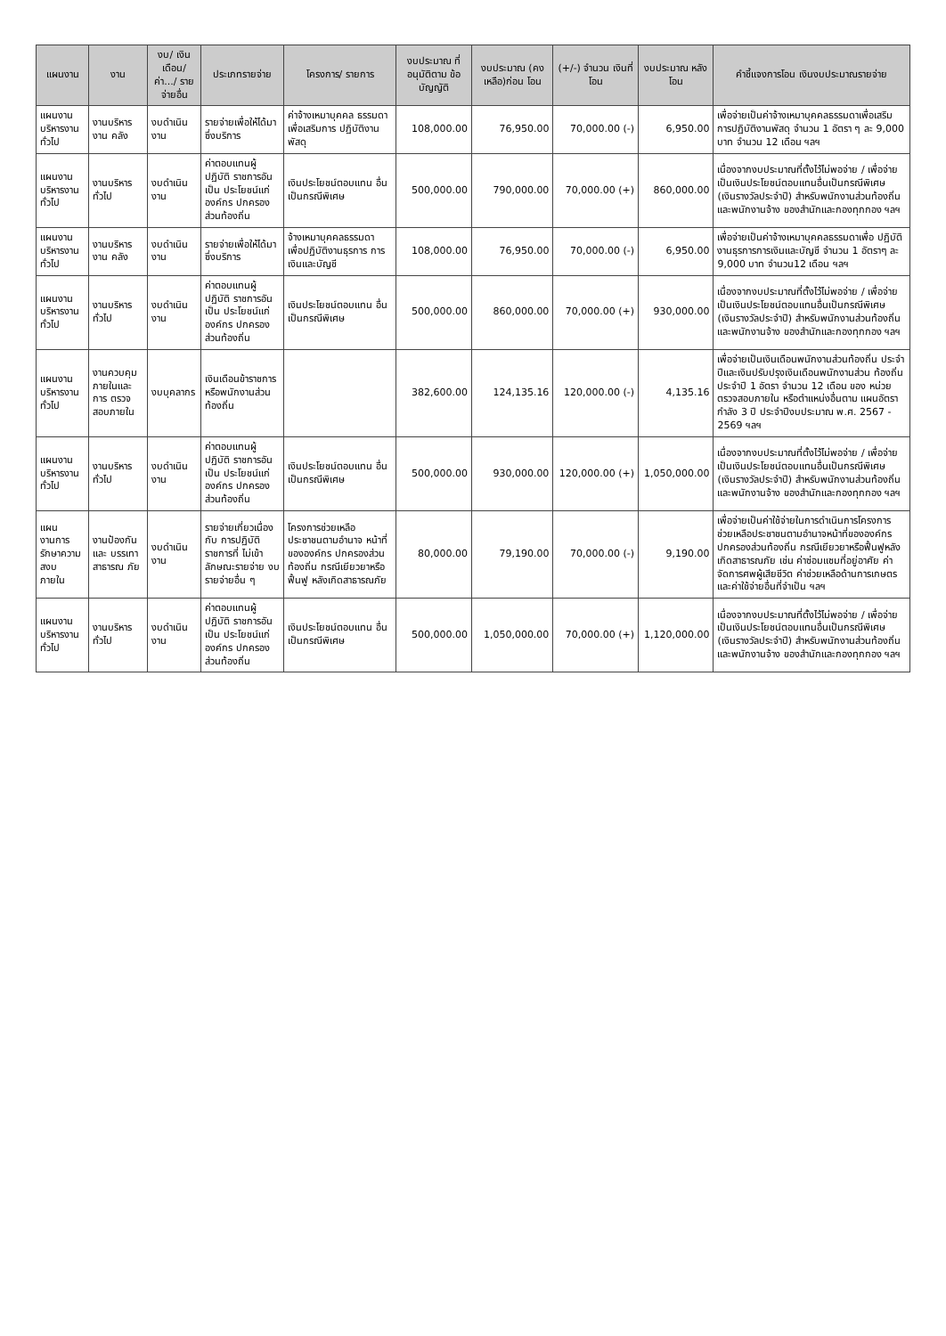| แผนงาน | งาน | งบ/ เงินเดือน/ ค่า.../ รายจ่ายอื่น | ประเภทรายจ่าย | โครงการ/ รายการ | งบประมาณ ที่อนุมัติตาม ข้อบัญญัติ | งบประมาณ (คงเหลือ)ก่อน โอน | (+/-) จำนวน เงินที่โอน | งบประมาณ หลังโอน | คำชี้แจงการโอน เงินงบประมาณรายจ่าย |
| --- | --- | --- | --- | --- | --- | --- | --- | --- | --- |
| แผนงาน บริหารงานทั่วไป | งานบริหารงาน คลัง | งบดำเนินงาน | รายจ่ายเพื่อให้ได้มา ซึ่งบริการ | ค่าจ้างเหมาบุคคล ธรรมดาเพื่อเสริมการ ปฏิบัติงานพัสดุ | 108,000.00 | 76,950.00 | 70,000.00 (-) | 6,950.00 | เพื่อจ่ายเป็นค่าจ้างเหมาบุคคลธรรมดาเพื่อเสริม การปฏิบัติงานพัสดุ จำนวน 1 อัตรา ๆ ละ 9,000 บาท จำนวน 12 เดือน ฯลฯ |
| แผนงาน บริหารงานทั่วไป | งานบริหารทั่วไป | งบดำเนินงาน | ค่าตอบแทนผู้ปฏิบัติ ราชการอันเป็น ประโยชน์แก่องค์กร ปกครองส่วนท้องถิ่น | เงินประโยชน์ตอบแทน อื่นเป็นกรณีพิเศษ | 500,000.00 | 790,000.00 | 70,000.00 (+) | 860,000.00 | เนื่องจากงบประมาณที่ตั้งไว้ไม่พอจ่าย / เพื่อจ่าย เป็นเงินประโยชน์ตอบแทนอื่นเป็นกรณีพิเศษ (เงินรางวัลประจำปี) สำหรับพนักงานส่วนท้องถิ่น และพนักงานจ้าง ของสำนักและกองทุกกอง ฯลฯ |
| แผนงาน บริหารงานทั่วไป | งานบริหารงาน คลัง | งบดำเนินงาน | รายจ่ายเพื่อให้ได้มา ซึ่งบริการ | จ้างเหมาบุคคลธรรมดา เพื่อปฏิบัติงานธุรการ การเงินและบัญชี | 108,000.00 | 76,950.00 | 70,000.00 (-) | 6,950.00 | เพื่อจ่ายเป็นค่าจ้างเหมาบุคคลธรรมดาเพื่อ ปฏิบัติงานธุรการการเงินและบัญชี จำนวน 1 อัตราๆ ละ 9,000 บาท จำนวน12 เดือน ฯลฯ |
| แผนงาน บริหารงานทั่วไป | งานบริหารทั่วไป | งบดำเนินงาน | ค่าตอบแทนผู้ปฏิบัติ ราชการอันเป็น ประโยชน์แก่องค์กร ปกครองส่วนท้องถิ่น | เงินประโยชน์ตอบแทน อื่นเป็นกรณีพิเศษ | 500,000.00 | 860,000.00 | 70,000.00 (+) | 930,000.00 | เนื่องจากงบประมาณที่ตั้งไว้ไม่พอจ่าย / เพื่อจ่าย เป็นเงินประโยชน์ตอบแทนอื่นเป็นกรณีพิเศษ (เงินรางวัลประจำปี) สำหรับพนักงานส่วนท้องถิ่น และพนักงานจ้าง ของสำนักและกองทุกกอง ฯลฯ |
| แผนงาน บริหารงานทั่วไป | งานควบคุม ภายในและการ ตรวจสอบภายใน | งบบุคลากร | เงินเดือนข้าราชการ หรือพนักงานส่วน ท้องถิ่น | | 382,600.00 | 124,135.16 | 120,000.00 (-) | 4,135.16 | เพื่อจ่ายเป็นเงินเดือนพนักงานส่วนท้องถิ่น ประจำปีและเงินปรับปรุงเงินเดือนพนักงานส่วน ท้องถิ่นประจำปี 1 อัตรา จำนวน 12 เดือน ของ หน่วยตรวจสอบภายใน หรือตำแหน่งอื่นตาม แผนอัตรากำลัง 3 ปี ประจำปีงบประมาณ พ.ศ. 2567 - 2569 ฯลฯ |
| แผนงาน บริหารงานทั่วไป | งานบริหารทั่วไป | งบดำเนินงาน | ค่าตอบแทนผู้ปฏิบัติ ราชการอันเป็น ประโยชน์แก่องค์กร ปกครองส่วนท้องถิ่น | เงินประโยชน์ตอบแทน อื่นเป็นกรณีพิเศษ | 500,000.00 | 930,000.00 | 120,000.00 (+) | 1,050,000.00 | เนื่องจากงบประมาณที่ตั้งไว้ไม่พอจ่าย / เพื่อจ่าย เป็นเงินประโยชน์ตอบแทนอื่นเป็นกรณีพิเศษ (เงินรางวัลประจำปี) สำหรับพนักงานส่วนท้องถิ่น และพนักงานจ้าง ของสำนักและกองทุกกอง ฯลฯ |
| แผนงานการ รักษาความสงบ ภายใน | งานป้องกันและ บรรเทาสาธารณ ภัย | งบดำเนินงาน | รายจ่ายเกี่ยวเนื่องกับ การปฏิบัติราชการที่ ไม่เข้าลักษณะรายจ่าย งบรายจ่ายอื่น ๆ | โครงการช่วยเหลือ ประชาชนตามอำนาจ หน้าที่ขององค์กร ปกครองส่วนท้องถิ่น กรณีเยียวยาหรือฟื้นฟู หลังเกิดสาธารณภัย | 80,000.00 | 79,190.00 | 70,000.00 (-) | 9,190.00 | เพื่อจ่ายเป็นค่าใช้จ่ายในการดำเนินการโครงการ ช่วยเหลือประชาชนตามอำนาจหน้าที่ขององค์กร ปกครองส่วนท้องถิ่น กรณีเยียวยาหรือฟื้นฟูหลัง เกิดสาธารณภัย เช่น ค่าซ่อมแซมที่อยู่อาศัย ค่า จัดการศพผู้เสียชีวิต ค่าช่วยเหลือด้านการเกษตร และค่าใช้จ่ายอื่นที่จำเป็น ฯลฯ |
| แผนงาน บริหารงานทั่วไป | งานบริหารทั่วไป | งบดำเนินงาน | ค่าตอบแทนผู้ปฏิบัติ ราชการอันเป็น ประโยชน์แก่องค์กร ปกครองส่วนท้องถิ่น | เงินประโยชน์ตอบแทน อื่นเป็นกรณีพิเศษ | 500,000.00 | 1,050,000.00 | 70,000.00 (+) | 1,120,000.00 | เนื่องจากงบประมาณที่ตั้งไว้ไม่พอจ่าย / เพื่อจ่าย เป็นเงินประโยชน์ตอบแทนอื่นเป็นกรณีพิเศษ (เงินรางวัลประจำปี) สำหรับพนักงานส่วนท้องถิ่น และพนักงานจ้าง ของสำนักและกองทุกกอง ฯลฯ |